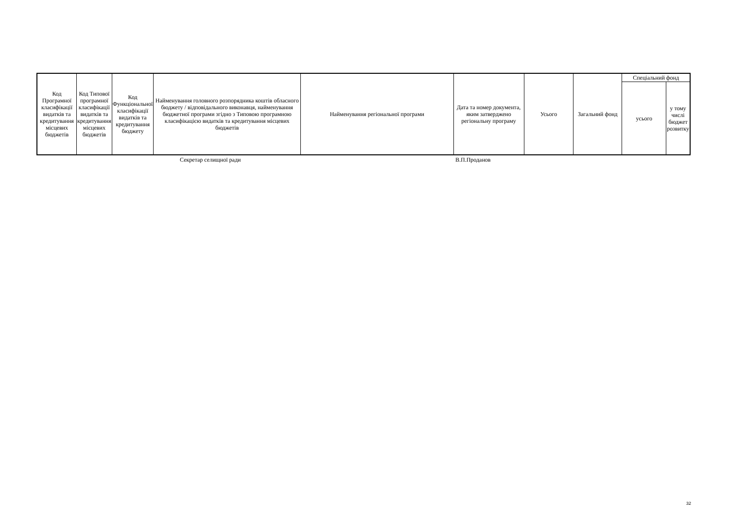| Код Програмної класифікації видатків та кредитування місцевих бюджетів | Код Типової програмної класифікації видатків та кредитування місцевих бюджетів | Код Функціональної класифікації видатків та кредитування бюджету | Найменування головного розпорядника коштів обласного бюджету / відповідального виконавця, найменування бюджетної програми згідно з Типовою програмною класифікацією видатків та кредитування місцевих бюджетів | Найменування регіональної програми | Дата та номер документа, яким затверджено регіональну програму | Усього | Загальний фонд | Спеціальний фонд | |
| --- | --- | --- | --- | --- | --- | --- | --- | --- | --- |
| | | | | | | | | усього | у тому числі бюджет розвитку |
Секретар селищної ради В.П.Проданов
32